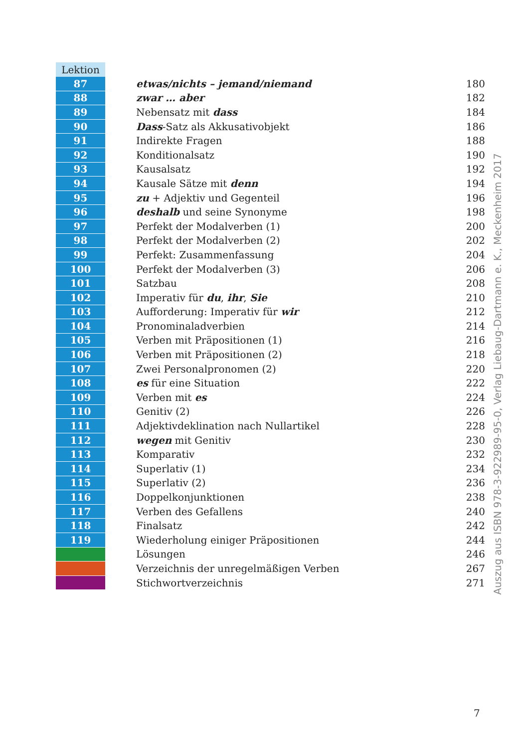| Lektion | | |
| 87 | etwas/nichts – jemand/niemand | 180 |
| 88 | zwar … aber | 182 |
| 89 | Nebensatz mit dass | 184 |
| 90 | Dass -Satz als Akkusativobjekt | 186 |
| 91 | Indirekte Fragen | 188 |
| 92 | Konditionalsatz | 190 |
| 93 | Kausalsatz | 192 |
| 94 | Kausale Sätze mit denn | 194 |
| 95 | zu + Adjektiv und Gegenteil | 196 |
| 96 | deshalb und seine Synonyme | 198 |
| 97 | Perfekt der Modalverben (1) | 200 |
| 98 | Perfekt der Modalverben (2) | 202 |
| 99 | Perfekt: Zusammenfassung | 204 |
| 100 | Perfekt der Modalverben (3) | 206 |
| 101 | Satzbau | 208 |
| 102 | Imperativ für du , ihr , Sie | 210 |
| 103 | Aufforderung: Imperativ für wir | 212 |
| 104 | Pronominaladverbien | 214 |
| 105 | Verben mit Präpositionen (1) | 216 |
| 106 | Verben mit Präpositionen (2) | 218 |
| 107 | Zwei Personalpronomen (2) | 220 |
| 108 | es für eine Situation | 222 |
| 109 | Verben mit es | 224 |
| 110 | Genitiv (2) | 226 |
| 111 | Adjektivdeklination nach Nullartikel | 228 |
| 112 | wegen mit Genitiv | 230 |
| 113 | Komparativ | 232 |
| 114 | Superlativ (1) | 234 |
| 115 | Superlativ (2) | 236 |
| 116 | Doppelkonjunktionen | 238 |
| 117 | Verben des Gefallens | 240 |
| 118 | Finalsatz | 242 |
| 119 | Wiederholung einiger Präpositionen | 244 |
| | Lösungen | 246 |
| | Verzeichnis der unregelmäßigen Verben | 267 |
| | Stichwortverzeichnis | 271 |
Auszug aus ISBN 978-3-922989-95-0, Verlag Liebaug-Dartmann e. K., Meckenheim 2017
7